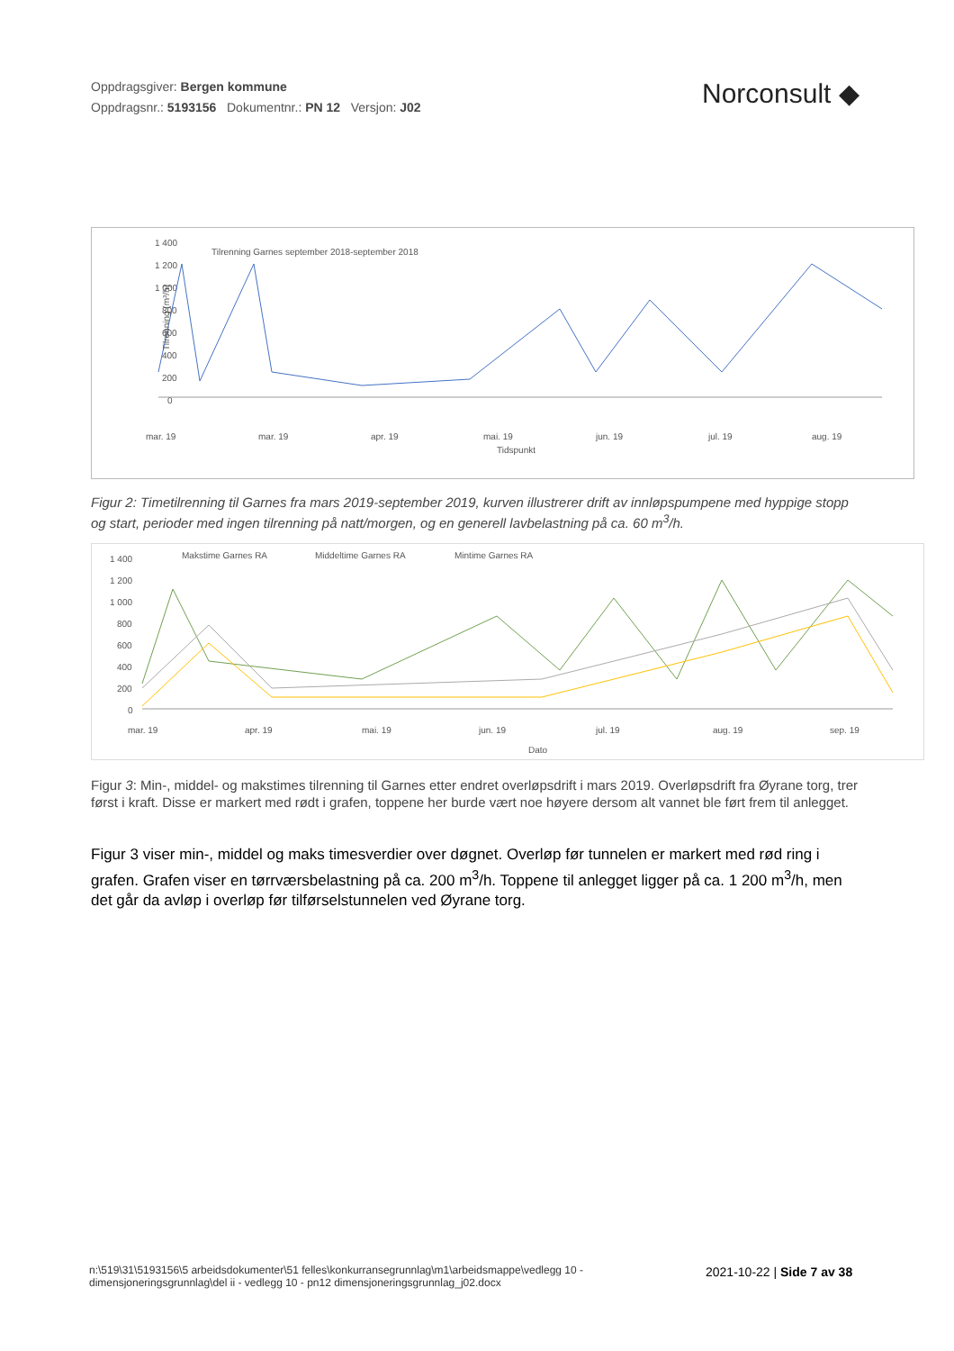Oppdragsgiver: Bergen kommune
Oppdragsnr.: 5193156 Dokumentnr.: PN 12 Versjon: J02
Norconsult ◆
1 400
1 200
1 000
800
600
400
200
0
Tilrenning Garnes september 2018-september 2018
Tilrenning (m³/h)
mar. 19
mar. 19
apr. 19
mai. 19
jun. 19
jul. 19
aug. 19
Tidspunkt
Figur 2: Timetilrenning til Garnes fra mars 2019-september 2019, kurven illustrerer drift av innløpspumpene med hyppige stopp og start, perioder med ingen tilrenning på natt/morgen, og en generell lavbelastning på ca. 60 m<sup>3</sup>/h.
1 400
1 200
1 000
800
600
400
200
0
Makstime Garnes RA
Middeltime Garnes RA
Mintime Garnes RA
mar. 19
apr. 19
mai. 19
jun. 19
jul. 19
aug. 19
sep. 19
Dato
Figur 3: Min-, middel- og makstimes tilrenning til Garnes etter endret overløpsdrift i mars 2019. Overløpsdrift fra Øyrane torg, trer først i kraft. Disse er markert med rødt i grafen, toppene her burde vært noe høyere dersom alt vannet ble ført frem til anlegget.
Figur 3 viser min-, middel og maks timesverdier over døgnet. Overløp før tunnelen er markert med rød ring i grafen. Grafen viser en tørrværsbelastning på ca. 200 m<sup>3</sup>/h. Toppene til anlegget ligger på ca. 1 200 m<sup>3</sup>/h, men det går da avløp i overløp før tilførselstunnelen ved Øyrane torg.
n:\519\31\5193156\5 arbeidsdokumenter\51 felles\konkurransegrunnlag\m1\arbeidsmappe\vedlegg 10 - dimensjoneringsgrunnlag\del ii - vedlegg 10 - pn12 dimensjoneringsgrunnlag_j02.docx
2021-10-22 | Side 7 av 38